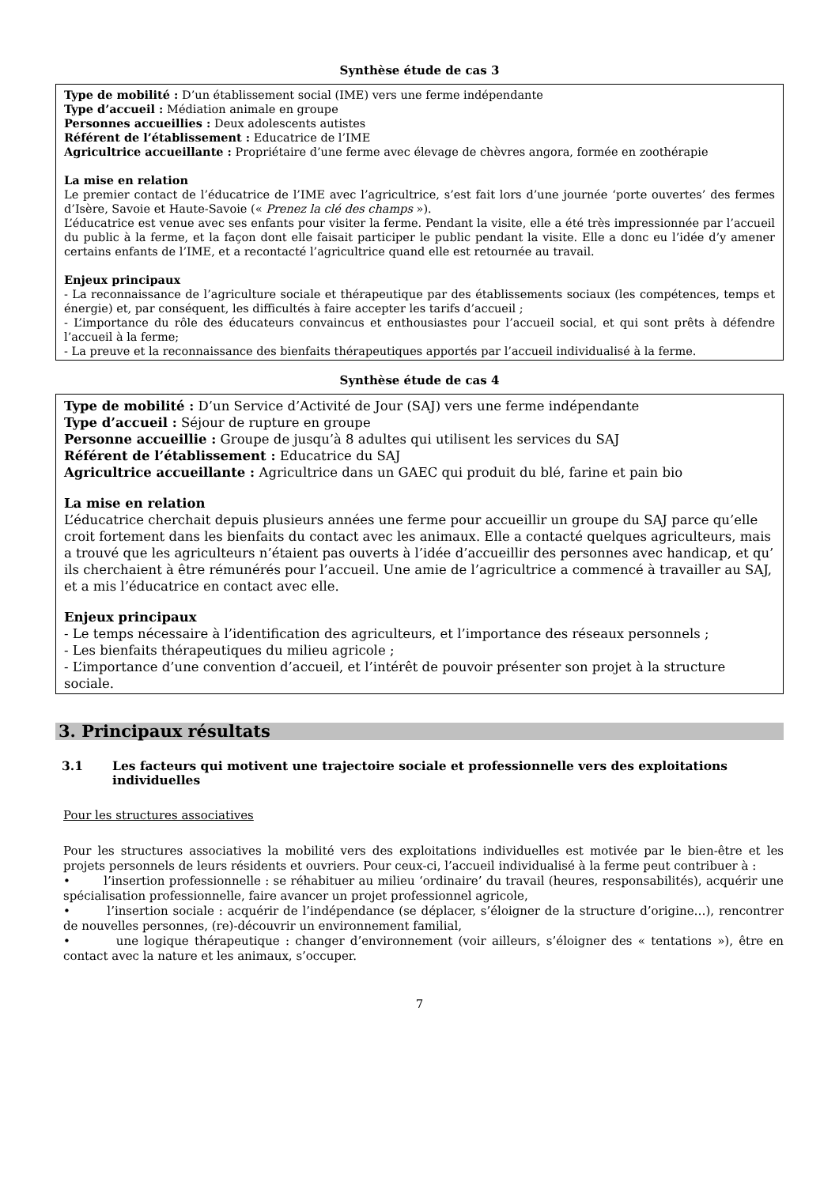Synthèse étude de cas 3
Type de mobilité : D’un établissement social (IME) vers une ferme indépendante
Type d’accueil : Médiation animale en groupe
Personnes accueillies : Deux adolescents autistes
Référent de l’établissement : Educatrice de l’IME
Agricultrice accueillante : Propriétaire d’une ferme avec élevage de chèvres angora, formée en zoothérapie
La mise en relation
Le premier contact de l’éducatrice de l’IME avec l’agricultrice, s’est fait lors d’une journée ‘porte ouvertes’ des fermes d’Isère, Savoie et Haute-Savoie (« Prenez la clé des champs »).
L’éducatrice est venue avec ses enfants pour visiter la ferme. Pendant la visite, elle a été très impressionnée par l’accueil du public à la ferme, et la façon dont elle faisait participer le public pendant la visite. Elle a donc eu l’idée d’y amener certains enfants de l’IME, et a recontacté l’agricultrice quand elle est retournée au travail.
Enjeux principaux
- La reconnaissance de l’agriculture sociale et thérapeutique par des établissements sociaux (les compétences, temps et énergie) et, par conséquent, les difficultés à faire accepter les tarifs d’accueil ;
- L’importance du rôle des éducateurs convaincus et enthousiastes pour l’accueil social, et qui sont prêts à défendre l’accueil à la ferme;
- La preuve et la reconnaissance des bienfaits thérapeutiques apportés par l’accueil individualisé à la ferme.
Synthèse étude de cas 4
Type de mobilité : D’un Service d’Activité de Jour (SAJ) vers une ferme indépendante
Type d’accueil : Séjour de rupture en groupe
Personne accueillie : Groupe de jusqu’à 8 adultes qui utilisent les services du SAJ
Référent de l’établissement : Educatrice du SAJ
Agricultrice accueillante : Agricultrice dans un GAEC qui produit du blé, farine et pain bio
La mise en relation
L’éducatrice cherchait depuis plusieurs années une ferme pour accueillir un groupe du SAJ parce qu’elle croit fortement dans les bienfaits du contact avec les animaux. Elle a contacté quelques agriculteurs, mais a trouvé que les agriculteurs n’étaient pas ouverts à l’idée d’accueillir des personnes avec handicap, et qu’ ils cherchaient à être rémunérés pour l’accueil. Une amie de l’agricultrice a commencé à travailler au SAJ, et a mis l’éducatrice en contact avec elle.
Enjeux principaux
- Le temps nécessaire à l’identification des agriculteurs, et l’importance des réseaux personnels ;
- Les bienfaits thérapeutiques du milieu agricole ;
- L’importance d’une convention d’accueil, et l’intérêt de pouvoir présenter son projet à la structure sociale.
3. Principaux résultats
3.1 Les facteurs qui motivent une trajectoire sociale et professionnelle vers des exploitations individuelles
Pour les structures associatives
Pour les structures associatives la mobilité vers des exploitations individuelles est motivée par le bien-être et les projets personnels de leurs résidents et ouvriers. Pour ceux-ci, l’accueil individualisé à la ferme peut contribuer à :
• l’insertion professionnelle : se réhabituer au milieu ‘ordinaire’ du travail (heures, responsabilités), acquérir une spécialisation professionnelle, faire avancer un projet professionnel agricole,
• l’insertion sociale : acquérir de l’indépendance (se déplacer, s’éloigner de la structure d’origine…), rencontrer de nouvelles personnes, (re)-découvrir un environnement familial,
• une logique thérapeutique : changer d’environnement (voir ailleurs, s’éloigner des « tentations »), être en contact avec la nature et les animaux, s’occuper.
7